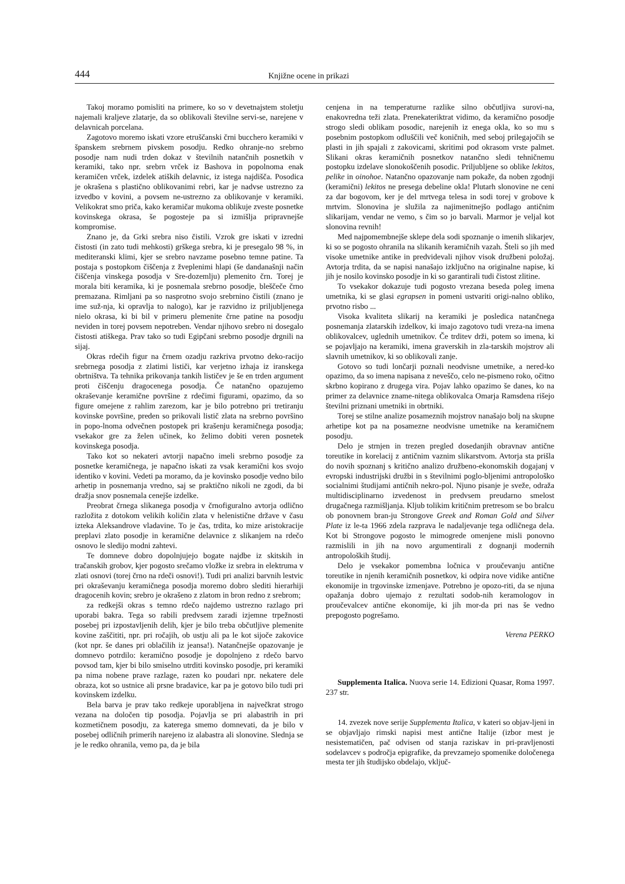444 Knjižne ocene in prikazi
Takoj moramo pomisliti na primere, ko so v devetnajstem stoletju najemali kraljeve zlatarje, da so oblikovali številne servi-se, narejene v delavnicah porcelana.
Zagotovo moremo iskati vzore etruščanski črni bucchero keramiki v španskem srebrnem pivskem posodju. Redko ohranje-no srebrno posodje nam nudi trden dokaz v številnih natančnih posnetkih v keramiki, tako npr. srebrn vrček iz Bashova in popolnoma enak keramičen vrček, izdelek atiških delavnic, iz istega najdišča. Posodica je okrašena s plastično oblikovanimi rebri, kar je nadvse ustrezno za izvedbo v kovini, a povsem ne-ustrezno za oblikovanje v keramiki. Velikokrat smo priča, kako keramičar mukoma oblikuje zveste posnetke kovinskega okrasa, še pogosteje pa si izmišlja pripravnejše kompromise.
Znano je, da Grki srebra niso čistili. Vzrok gre iskati v izredni čistosti (in zato tudi mehkosti) grškega srebra, ki je presegalo 98 %, in mediteranski klimi, kjer se srebro navzame posebno temne patine. Ta postaja s postopkom čiščenja z žveplenimi hlapi (še dandanašnji način čiščenja vinskega posodja v Sre-dozemlju) plemenito črn. Torej je morala biti keramika, ki je posnemala srebrno posodje, bleščeče črno premazana. Rimljani pa so nasprotno svojo srebrnino čistili (znano je ime suž-nja, ki opravlja to nalogo), kar je razvidno iz priljubljenega nielo okrasa, ki bi bil v primeru plemenite črne patine na posodju neviden in torej povsem nepotreben. Vendar njihovo srebro ni dosegalo čistosti atiškega. Prav tako so tudi Egipčani srebrno posodje drgnili na sijaj.
Okras rdečih figur na črnem ozadju razkriva prvotno deko-racijo srebrnega posodja z zlatimi lističi, kar verjetno izhaja iz iranskega obrtništva. Ta tehnika prikovanja tankih lističev je še en trden argument proti čiščenju dragocenega posodja. Če natančno opazujemo okraševanje keramične površine z rdečimi figurami, opazimo, da so figure omejene z rahlim zarezom, kar je bilo potrebno pri tretiranju kovinske površine, preden so prikovali listič zlata na srebrno površino in popo-lnoma odvečnen postopek pri krašenju keramičnega posodja; vsekakor gre za želen učinek, ko želimo dobiti veren posnetek kovinskega posodja.
Tako kot so nekateri avtorji napačno imeli srebrno posodje za posnetke keramičnega, je napačno iskati za vsak keramični kos svojo identiko v kovini. Vedeti pa moramo, da je kovinsko posodje vedno bilo arhetip in posnemanja vredno, saj se praktično nikoli ne zgodi, da bi dražja snov posnemala cenejše izdelke.
Preobrat črnega slikanega posodja v črnofiguralno avtorja odlično razložita z dotokom velikih količin zlata v helenistične države v času izteka Aleksandrove vladavine. To je čas, trdita, ko mize aristokracije preplavi zlato posodje in keramične delavnice z slikanjem na rdečo osnovo le sledijo modni zahtevi.
Te domneve dobro dopolnjujejo bogate najdbe iz skitskih in tračanskih grobov, kjer pogosto srečamo vložke iz srebra in elektruma v zlati osnovi (torej črno na rdeči osnovi!). Tudi pri analizi barvnih lestvic pri okraševanju keramičnega posodja moremo dobro slediti hierarhiji dragocenih kovin; srebro je okrašeno z zlatom in bron redno z srebrom;
za redkejši okras s temno rdečo najdemo ustrezno razlago pri uporabi bakra. Tega so rabili predvsem zaradi izjemne trpežnosti posebej pri izpostavljenih delih, kjer je bilo treba občutljive plemenite kovine zaščititi, npr. pri ročajih, ob ustju ali pa le kot sijoče zakovice (kot npr. še danes pri oblačilih iz jeansa!). Natančnejše opazovanje je domnevo potrdilo: keramično posodje je dopolnjeno z rdečo barvo povsod tam, kjer bi bilo smiselno utrditi kovinsko posodje, pri keramiki pa nima nobene prave razlage, razen ko poudari npr. nekatere dele obraza, kot so ustnice ali prsne bradavice, kar pa je gotovo bilo tudi pri kovinskem izdelku.
Bela barva je prav tako redkeje uporabljena in največkrat strogo vezana na določen tip posodja. Pojavlja se pri alabastrih in pri kozmetičnem posodju, za katerega smemo domnevati, da je bilo v posebej odličnih primerih narejeno iz alabastra ali slonovine. Slednja se je le redko ohranila, vemo pa, da je bila
cenjena in na temperaturne razlike silno občutljiva surovi-na, enakovredna teži zlata. Prenekateriktrat vidimo, da keramično posodje strogo sledi oblikam posodic, narejenih iz enega okla, ko so mu s posebnim postopkom odluščili več koničnih, med seboj prilegajočih se plasti in jih spajali z zakovicami, skritimi pod okrasom vrste palmet. Slikani okras keramičnih posnetkov natančno sledi tehničnemu postopku izdelave slonokoščenih posodic. Priljubljene so oblike lekitos, pelike in oinohoe. Natančno opazovanje nam pokaže, da noben zgodnji (keramični) lekitos ne presega debeline okla! Plutarh slonovine ne ceni za dar bogovom, ker je del mrtvega telesa in sodi torej v grobove k mrtvim. Slonovina je služila za najimenitnejšo podlago antičnim slikarijam, vendar ne vemo, s čim so jo barvali. Marmor je veljal kot slonovina revnih!
Med najpomembnejše sklepe dela sodi spoznanje o imenih slikarjev, ki so se pogosto ohranila na slikanih keramičnih vazah. Šteli so jih med visoke umetnike antike in predvidevali njihov visok družbeni položaj. Avtorja trdita, da se napisi nanašajo izključno na originalne napise, ki jih je nosilo kovinsko posodje in ki so garantirali tudi čistost zlitine.
To vsekakor dokazuje tudi pogosto vrezana beseda poleg imena umetnika, ki se glasi egrapsen in pomeni ustvariti origi-nalno obliko, prvotno risbo ...
Visoka kvaliteta slikarij na keramiki je posledica natančnega posnemanja zlatarskih izdelkov, ki imajo zagotovo tudi vreza-na imena oblikovalcev, uglednih umetnikov. Če trditev drži, potem so imena, ki se pojavljajo na keramiki, imena graverskih in zla-tarskih mojstrov ali slavnih umetnikov, ki so oblikovali zanje.
Gotovo so tudi lončarji poznali neodvisne umetnike, a nered-ko opazimo, da so imena napisana z neveščo, celo ne-pismeno roko, očitno skrbno kopirano z drugega vira. Pojav lahko opazimo še danes, ko na primer za delavnice zname-nitega oblikovalca Omarja Ramsdena rišejo številni priznani umetniki in obrtniki.
Torej se stilne analize posameznih mojstrov nanašajo bolj na skupne arhetipe kot pa na posamezne neodvisne umetnike na keramičnem posodju.
Delo je strnjen in trezen pregled dosedanjih obravnav antične toreutike in korelacij z antičnim vaznim slikarstvom. Avtorja sta prišla do novih spoznanj s kritično analizo družbeno-ekonomskih dogajanj v evropski industrijski družbi in s številnimi poglo-bljenimi antropološko socialnimi študijami antičnih nekro-pol. Njuno pisanje je sveže, odraža multidisciplinarno izvedenost in predvsem preudarno smelost drugačnega razmišljanja. Kljub tolikim kritičnim pretresom se bo bralcu ob ponovnem bran-ju Strongove Greek and Roman Gold and Silver Plate iz le-ta 1966 zdela razprava le nadaljevanje tega odličnega dela. Kot bi Strongove pogosto le mimogrede omenjene misli ponovno razmislili in jih na novo argumentirali z dognanji modernih antropoloških študij.
Delo je vsekakor pomembna ločnica v proučevanju antične toreutike in njenih keramičnih posnetkov, ki odpira nove vidike antične ekonomije in trgovinske izmenjave. Potrebno je opozo-riti, da se njuna opažanja dobro ujemajo z rezultati sodob-nih keramologov in proučevalcev antične ekonomije, ki jih mor-da pri nas še vedno prepogosto pogrešamo.
Verena PERKO
Supplementa Italica. Nuova serie 14. Edizioni Quasar, Roma 1997. 237 str.
14. zvezek nove serije Supplementa Italica, v kateri so objav-ljeni in se objavljajo rimski napisi mest antične Italije (izbor mest je nesistematičen, pač odvisen od stanja raziskav in pri-pravljenosti sodelavcev s področja epigrafike, da prevzamejo spomenike določenega mesta ter jih študijsko obdelajo, vključ-